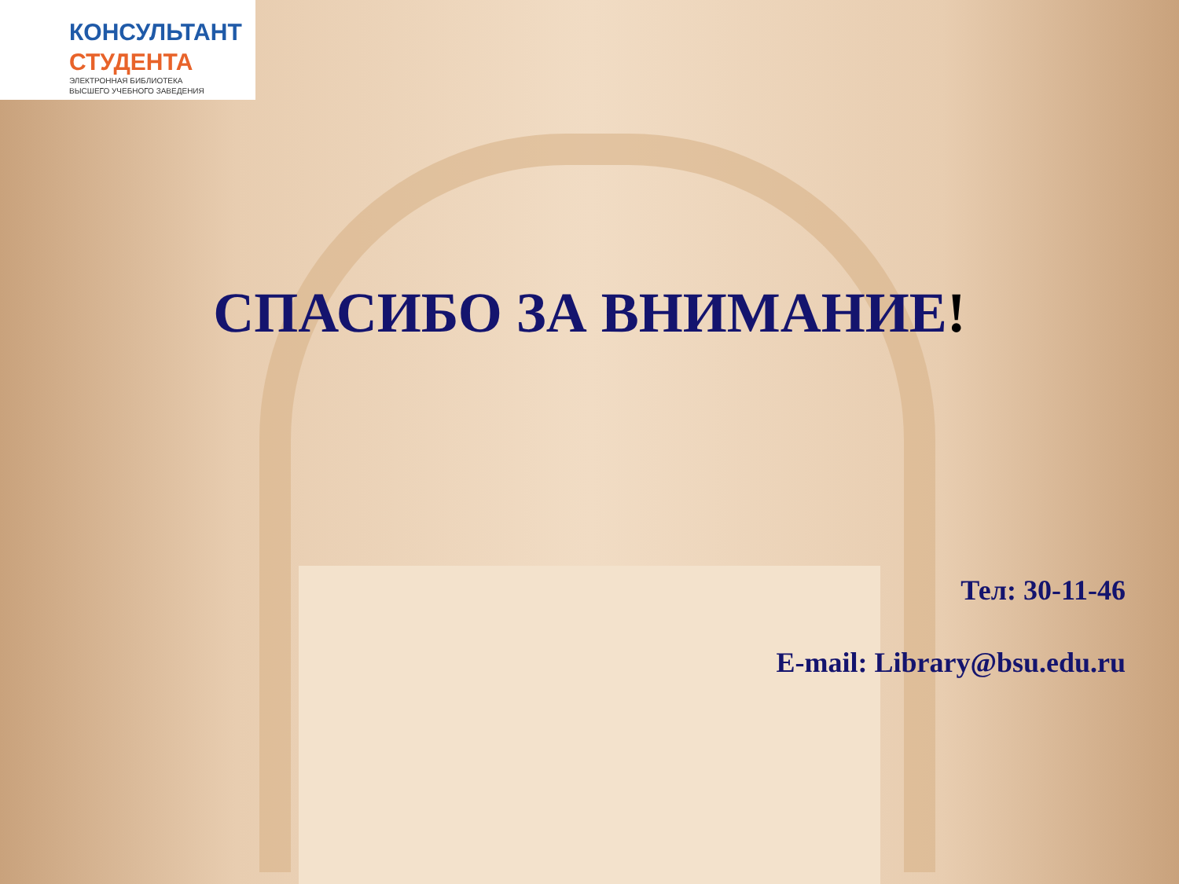КОНСУЛЬТАНТ
СТУДЕНТА
ЭЛЕКТРОННАЯ БИБЛИОТЕКА
ВЫСШЕГО УЧЕБНОГО ЗАВЕДЕНИЯ
СПАСИБО ЗА ВНИМАНИЕ!
Тел: 30-11-46
E-mail: Library@bsu.edu.ru